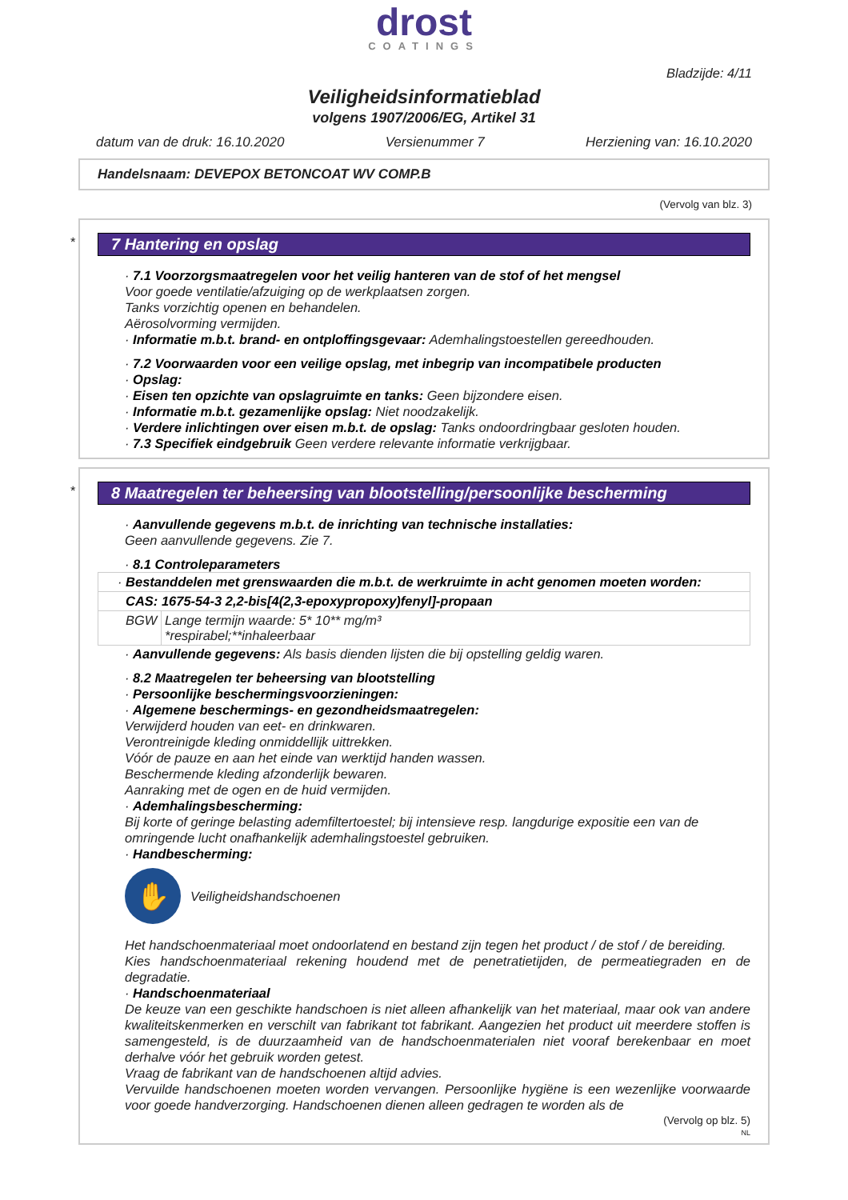drost
COATINGS
Bladzijde: 4/11
Veiligheidsinformatieblad
volgens 1907/2006/EG, Artikel 31
datum van de druk: 16.10.2020 Versienummer 7 Herziening van: 16.10.2020
Handelsnaam: DEVEPOX BETONCOAT WV COMP.B
(Vervolg van blz. 3)
*
7 Hantering en opslag
· 7.1 Voorzorgsmaatregelen voor het veilig hanteren van de stof of het mengsel
Voor goede ventilatie/afzuiging op de werkplaatsen zorgen.
Tanks vorzichtig openen en behandelen.
Aërosolvorming vermijden.
· Informatie m.b.t. brand- en ontploffingsgevaar: Ademhalingstoestellen gereedhouden.
· 7.2 Voorwaarden voor een veilige opslag, met inbegrip van incompatibele producten
· Opslag:
· Eisen ten opzichte van opslagruimte en tanks: Geen bijzondere eisen.
· Informatie m.b.t. gezamenlijke opslag: Niet noodzakelijk.
· Verdere inlichtingen over eisen m.b.t. de opslag: Tanks ondoordringbaar gesloten houden.
· 7.3 Specifiek eindgebruik Geen verdere relevante informatie verkrijgbaar.
*
8 Maatregelen ter beheersing van blootstelling/persoonlijke bescherming
· Aanvullende gegevens m.b.t. de inrichting van technische installaties:
Geen aanvullende gegevens. Zie 7.
· 8.1 Controleparameters
| · Bestanddelen met grenswaarden die m.b.t. de werkruimte in acht genomen moeten worden: | |
| CAS: 1675-54-3 2,2-bis[4(2,3-epoxypropoxy)fenyl]-propaan | |
| BGW | Lange termijn waarde: 5* 10** mg/m³ *respirabel;**inhaleerbaar |
· Aanvullende gegevens: Als basis dienden lijsten die bij opstelling geldig waren.
· 8.2 Maatregelen ter beheersing van blootstelling
· Persoonlijke beschermingsvoorzieningen:
· Algemene beschermings- en gezondheidsmaatregelen:
Verwijderd houden van eet- en drinkwaren.
Verontreinigde kleding onmiddellijk uittrekken.
Vóór de pauze en aan het einde van werktijd handen wassen.
Beschermende kleding afzonderlijk bewaren.
Aanraking met de ogen en de huid vermijden.
· Ademhalingsbescherming:
Bij korte of geringe belasting ademfiltertoestel; bij intensieve resp. langdurige expositie een van de omringende lucht onafhankelijk ademhalingstoestel gebruiken.
· Handbescherming:
✋
Veiligheidshandschoenen
Het handschoenmateriaal moet ondoorlatend en bestand zijn tegen het product / de stof / de bereiding.
Kies handschoenmateriaal rekening houdend met de penetratietijden, de permeatiegraden en de degradatie.
· Handschoenmateriaal
De keuze van een geschikte handschoen is niet alleen afhankelijk van het materiaal, maar ook van andere kwaliteitskenmerken en verschilt van fabrikant tot fabrikant. Aangezien het product uit meerdere stoffen is samengesteld, is de duurzaamheid van de handschoenmaterialen niet vooraf berekenbaar en moet derhalve vóór het gebruik worden getest.
Vraag de fabrikant van de handschoenen altijd advies.
Vervuilde handschoenen moeten worden vervangen. Persoonlijke hygiëne is een wezenlijke voorwaarde voor goede handverzorging. Handschoenen dienen alleen gedragen te worden als de
(Vervolg op blz. 5)
NL